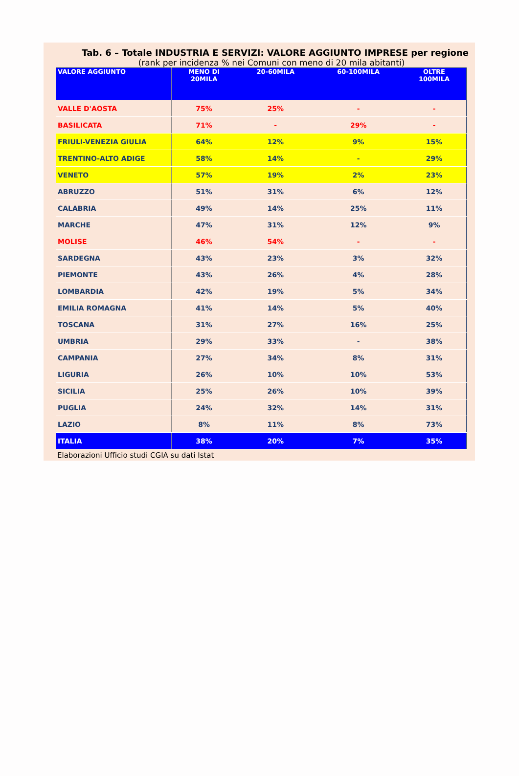Tab. 6 – Totale INDUSTRIA E SERVIZI: VALORE AGGIUNTO IMPRESE per regione
(rank per incidenza % nei Comuni con meno di 20 mila abitanti)
| VALORE AGGIUNTO | MENO DI 20MILA | 20-60MILA | 60-100MILA | OLTRE 100MILA |
| --- | --- | --- | --- | --- |
| VALLE D'AOSTA | 75% | 25% | - | - |
| BASILICATA | 71% | - | 29% | - |
| FRIULI-VENEZIA GIULIA | 64% | 12% | 9% | 15% |
| TRENTINO-ALTO ADIGE | 58% | 14% | - | 29% |
| VENETO | 57% | 19% | 2% | 23% |
| ABRUZZO | 51% | 31% | 6% | 12% |
| CALABRIA | 49% | 14% | 25% | 11% |
| MARCHE | 47% | 31% | 12% | 9% |
| MOLISE | 46% | 54% | - | - |
| SARDEGNA | 43% | 23% | 3% | 32% |
| PIEMONTE | 43% | 26% | 4% | 28% |
| LOMBARDIA | 42% | 19% | 5% | 34% |
| EMILIA ROMAGNA | 41% | 14% | 5% | 40% |
| TOSCANA | 31% | 27% | 16% | 25% |
| UMBRIA | 29% | 33% | - | 38% |
| CAMPANIA | 27% | 34% | 8% | 31% |
| LIGURIA | 26% | 10% | 10% | 53% |
| SICILIA | 25% | 26% | 10% | 39% |
| PUGLIA | 24% | 32% | 14% | 31% |
| LAZIO | 8% | 11% | 8% | 73% |
| ITALIA | 38% | 20% | 7% | 35% |
Elaborazioni Ufficio studi CGIA su dati Istat